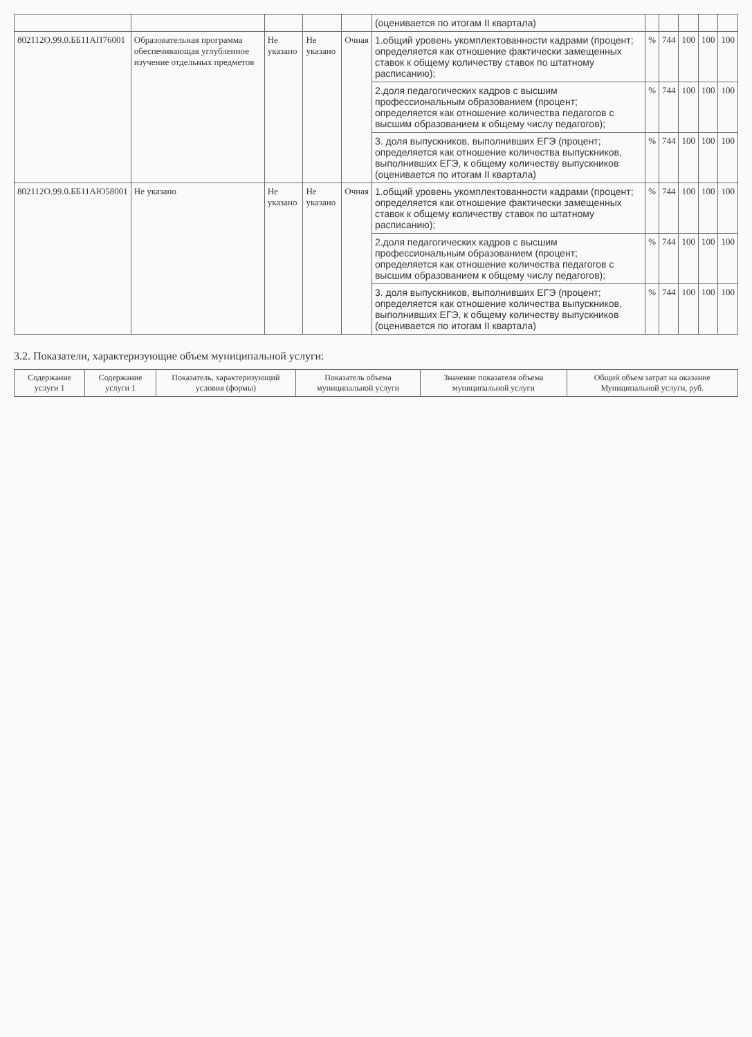| | | | | | (оценивается по итогам II квартала) | | | | | |
| 802112О.99.0.ББ11АП76001 | Образовательная программа обеспечивающая углубленное изучение отдельных предметов | Не указано | Не указано | Очная | 1.общий уровень укомплектованности кадрами (процент; определяется как отношение фактически замещенных ставок к общему количеству ставок по штатному расписанию); | % | 744 | 100 | 100 | 100 |
| | | | | | 2.доля педагогических кадров с высшим профессиональным образованием (процент; определяется как отношение количества педагогов с высшим образованием к общему числу педагогов); | % | 744 | 100 | 100 | 100 |
| | | | | | 3. доля выпускников, выполнивших ЕГЭ (процент; определяется как отношение количества выпускников, выполнивших ЕГЭ, к общему количеству выпускников (оценивается по итогам II квартала) | % | 744 | 100 | 100 | 100 |
| 802112О.99.0.ББ11АЮ58001 | Не указано | Не указано | Не указано | Очная | 1.общий уровень укомплектованности кадрами (процент; определяется как отношение фактически замещенных ставок к общему количеству ставок по штатному расписанию); | % | 744 | 100 | 100 | 100 |
| | | | | | 2.доля педагогических кадров с высшим профессиональным образованием (процент; определяется как отношение количества педагогов с высшим образованием к общему числу педагогов); | % | 744 | 100 | 100 | 100 |
| | | | | | 3. доля выпускников, выполнивших ЕГЭ (процент; определяется как отношение количества выпускников, выполнивших ЕГЭ, к общему количеству выпускников (оценивается по итогам II квартала) | % | 744 | 100 | 100 | 100 |
3.2. Показатели, характеризующие объем муниципальной услуги:
| Содержание услуги 1 | Содержание услуги 1 | Показатель, характеризующий условия (формы) | Показатель объема муниципальной услуги | Значение показателя объема муниципальной услуги | Общий объем затрат на оказание Муниципальной услуги, руб. |
| --- | --- | --- | --- | --- | --- |